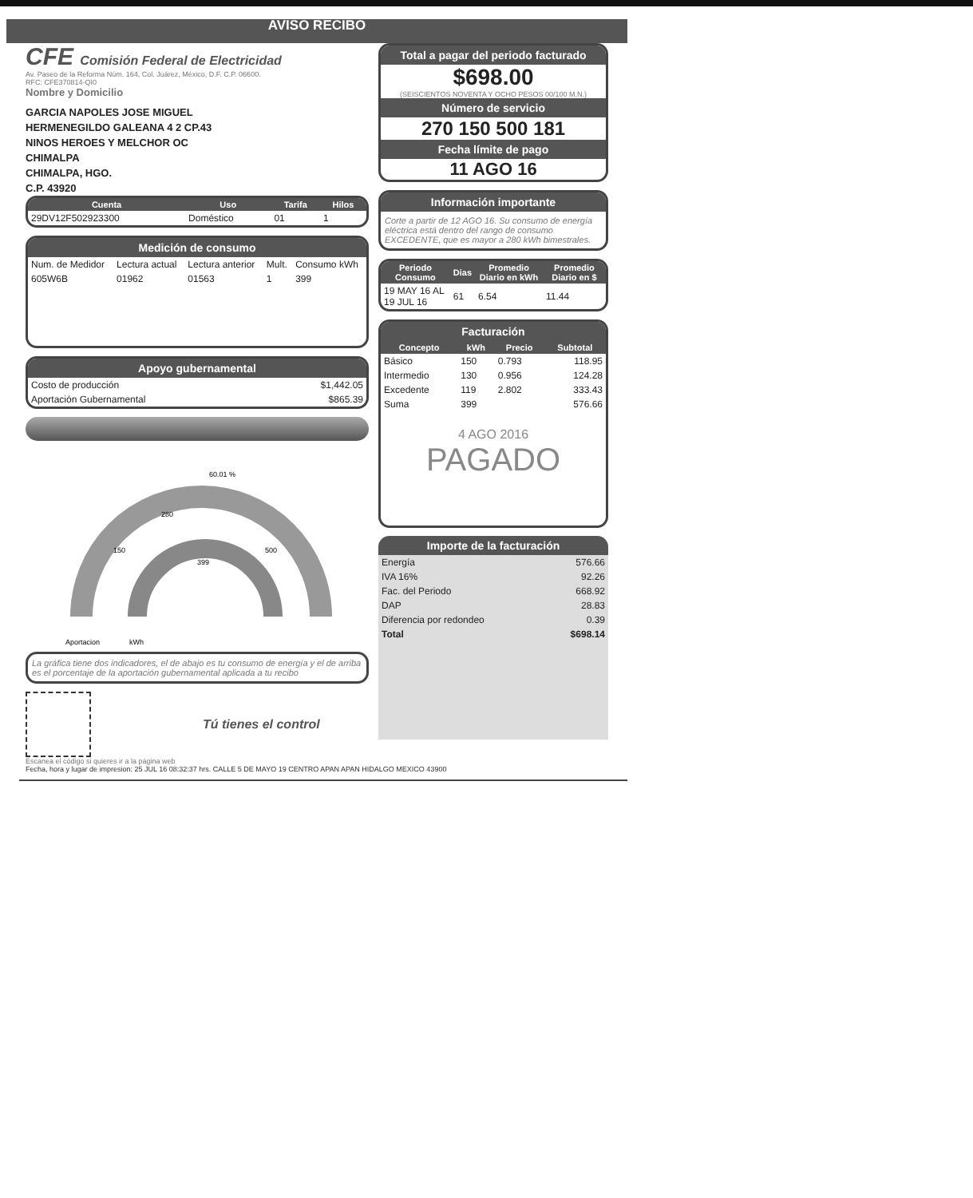AVISO RECIBO
CFE Comisión Federal de Electricidad
Av. Paseo de la Reforma Núm. 164, Col. Juárez, México, D.F. C.P. 06600.
RFC: CFE370814-QI0
Nombre y Domicilio
GARCIA NAPOLES JOSE MIGUEL
HERMENEGILDO GALEANA 4 2 CP.43
NINOS HEROES Y MELCHOR OC
CHIMALPA
CHIMALPA, HGO.
C.P. 43920
| Cuenta | Uso | Tarifa | Hilos |
| --- | --- | --- | --- |
| 29DV12F502923300 | Doméstico | 01 | 1 |
Medición de consumo
| Num. de Medidor | Lectura actual | Lectura anterior | Mult. | Consumo kWh |
| 605W6B | 01962 | 01563 | 1 | 399 |
Apoyo gubernamental
| Costo de producción | $1,442.05 |
| Aportación Gubernamental | $865.39 |
60.01 %
280
150
500
399
Aportacion
kWh
La gráfica tiene dos indicadores, el de abajo es tu consumo de energía y el de arriba es el porcentaje de la aportación gubernamental aplicada a tu recibo
Tú tienes el control
Escanea el código si quieres ir a la página web
Total a pagar del periodo facturado
$698.00
(SEISCIENTOS NOVENTA Y OCHO PESOS 00/100 M.N.)
Número de servicio
270 150 500 181
Fecha límite de pago
11 AGO 16
Información importante
Corte a partir de 12 AGO 16. Su consumo de energía eléctrica está dentro del rango de consumo EXCEDENTE, que es mayor a 280 kWh bimestrales.
| Periodo Consumo | Dias | Promedio Diario en kWh | Promedio Diario en $ |
| --- | --- | --- | --- |
| 19 MAY 16 AL 19 JUL 16 | 61 | 6.54 | 11.44 |
Facturación
| Concepto | kWh | Precio | Subtotal |
| --- | --- | --- | --- |
| Básico | 150 | 0.793 | 118.95 |
| Intermedio | 130 | 0.956 | 124.28 |
| Excedente | 119 | 2.802 | 333.43 |
| Suma | 399 | | 576.66 |
4 AGO 2016
PAGADO
Importe de la facturación
| Energía | 576.66 |
| IVA 16% | 92.26 |
| Fac. del Periodo | 668.92 |
| DAP | 28.83 |
| Diferencia por redondeo | 0.39 |
| Total | $698.14 |
Fecha, hora y lugar de impresion: 25 JUL 16 08:32:37 hrs. CALLE 5 DE MAYO 19 CENTRO APAN APAN HIDALGO MEXICO 43900